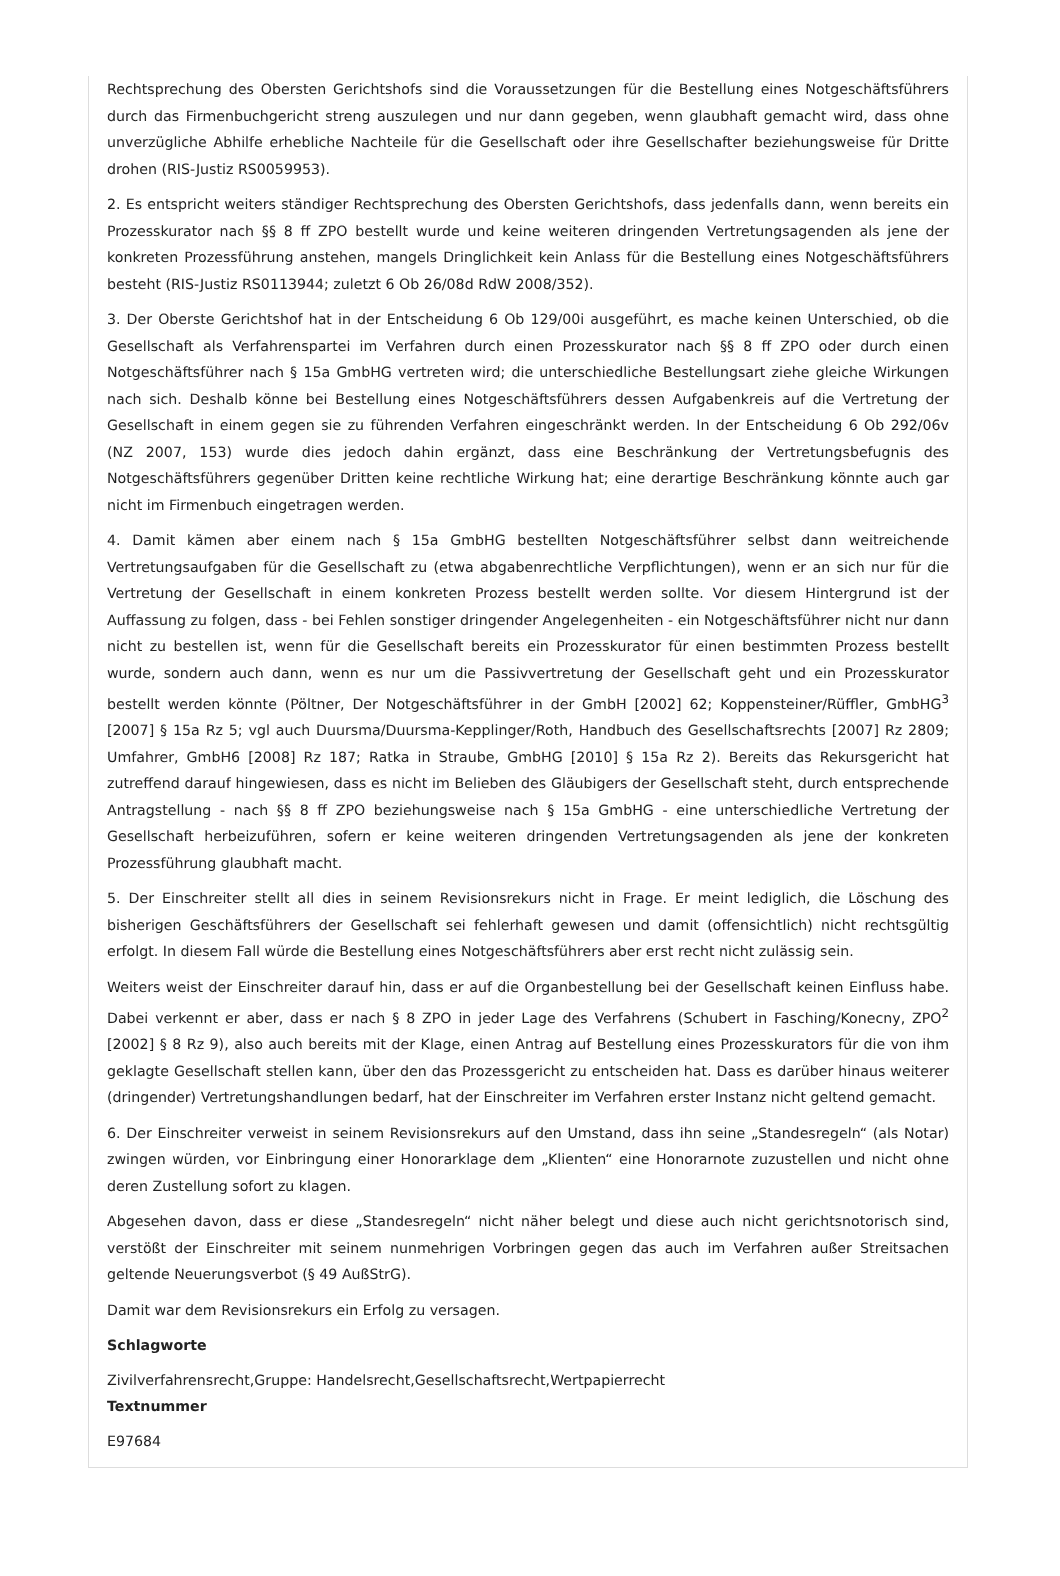Rechtsprechung des Obersten Gerichtshofs sind die Voraussetzungen für die Bestellung eines Notgeschäftsführers durch das Firmenbuchgericht streng auszulegen und nur dann gegeben, wenn glaubhaft gemacht wird, dass ohne unverzügliche Abhilfe erhebliche Nachteile für die Gesellschaft oder ihre Gesellschafter beziehungsweise für Dritte drohen (RIS-Justiz RS0059953).
2. Es entspricht weiters ständiger Rechtsprechung des Obersten Gerichtshofs, dass jedenfalls dann, wenn bereits ein Prozesskurator nach §§ 8 ff ZPO bestellt wurde und keine weiteren dringenden Vertretungsagenden als jene der konkreten Prozessführung anstehen, mangels Dringlichkeit kein Anlass für die Bestellung eines Notgeschäftsführers besteht (RIS-Justiz RS0113944; zuletzt 6 Ob 26/08d RdW 2008/352).
3. Der Oberste Gerichtshof hat in der Entscheidung 6 Ob 129/00i ausgeführt, es mache keinen Unterschied, ob die Gesellschaft als Verfahrenspartei im Verfahren durch einen Prozesskurator nach §§ 8 ff ZPO oder durch einen Notgeschäftsführer nach § 15a GmbHG vertreten wird; die unterschiedliche Bestellungsart ziehe gleiche Wirkungen nach sich. Deshalb könne bei Bestellung eines Notgeschäftsführers dessen Aufgabenkreis auf die Vertretung der Gesellschaft in einem gegen sie zu führenden Verfahren eingeschränkt werden. In der Entscheidung 6 Ob 292/06v (NZ 2007, 153) wurde dies jedoch dahin ergänzt, dass eine Beschränkung der Vertretungsbefugnis des Notgeschäftsführers gegenüber Dritten keine rechtliche Wirkung hat; eine derartige Beschränkung könnte auch gar nicht im Firmenbuch eingetragen werden.
4. Damit kämen aber einem nach § 15a GmbHG bestellten Notgeschäftsführer selbst dann weitreichende Vertretungsaufgaben für die Gesellschaft zu (etwa abgabenrechtliche Verpflichtungen), wenn er an sich nur für die Vertretung der Gesellschaft in einem konkreten Prozess bestellt werden sollte. Vor diesem Hintergrund ist der Auffassung zu folgen, dass - bei Fehlen sonstiger dringender Angelegenheiten - ein Notgeschäftsführer nicht nur dann nicht zu bestellen ist, wenn für die Gesellschaft bereits ein Prozesskurator für einen bestimmten Prozess bestellt wurde, sondern auch dann, wenn es nur um die Passivvertretung der Gesellschaft geht und ein Prozesskurator bestellt werden könnte (Pöltner, Der Notgeschäftsführer in der GmbH [2002] 62; Koppensteiner/Rüffler, GmbHG<sup>3</sup> [2007] § 15a Rz 5; vgl auch Duursma/Duursma-Kepplinger/Roth, Handbuch des Gesellschaftsrechts [2007] Rz 2809; Umfahrer, GmbH6 [2008] Rz 187; Ratka in Straube, GmbHG [2010] § 15a Rz 2). Bereits das Rekursgericht hat zutreffend darauf hingewiesen, dass es nicht im Belieben des Gläubigers der Gesellschaft steht, durch entsprechende Antragstellung - nach §§ 8 ff ZPO beziehungsweise nach § 15a GmbHG - eine unterschiedliche Vertretung der Gesellschaft herbeizuführen, sofern er keine weiteren dringenden Vertretungsagenden als jene der konkreten Prozessführung glaubhaft macht.
5. Der Einschreiter stellt all dies in seinem Revisionsrekurs nicht in Frage. Er meint lediglich, die Löschung des bisherigen Geschäftsführers der Gesellschaft sei fehlerhaft gewesen und damit (offensichtlich) nicht rechtsgültig erfolgt. In diesem Fall würde die Bestellung eines Notgeschäftsführers aber erst recht nicht zulässig sein.
Weiters weist der Einschreiter darauf hin, dass er auf die Organbestellung bei der Gesellschaft keinen Einfluss habe. Dabei verkennt er aber, dass er nach § 8 ZPO in jeder Lage des Verfahrens (Schubert in Fasching/Konecny, ZPO<sup>2</sup> [2002] § 8 Rz 9), also auch bereits mit der Klage, einen Antrag auf Bestellung eines Prozesskurators für die von ihm geklagte Gesellschaft stellen kann, über den das Prozessgericht zu entscheiden hat. Dass es darüber hinaus weiterer (dringender) Vertretungshandlungen bedarf, hat der Einschreiter im Verfahren erster Instanz nicht geltend gemacht.
6. Der Einschreiter verweist in seinem Revisionsrekurs auf den Umstand, dass ihn seine „Standesregeln“ (als Notar) zwingen würden, vor Einbringung einer Honorarklage dem „Klienten“ eine Honorarnote zuzustellen und nicht ohne deren Zustellung sofort zu klagen.
Abgesehen davon, dass er diese „Standesregeln“ nicht näher belegt und diese auch nicht gerichtsnotorisch sind, verstößt der Einschreiter mit seinem nunmehrigen Vorbringen gegen das auch im Verfahren außer Streitsachen geltende Neuerungsverbot (§ 49 AußStrG).
Damit war dem Revisionsrekurs ein Erfolg zu versagen.
Schlagworte
Zivilverfahrensrecht,Gruppe: Handelsrecht,Gesellschaftsrecht,Wertpapierrecht
Textnummer
E97684